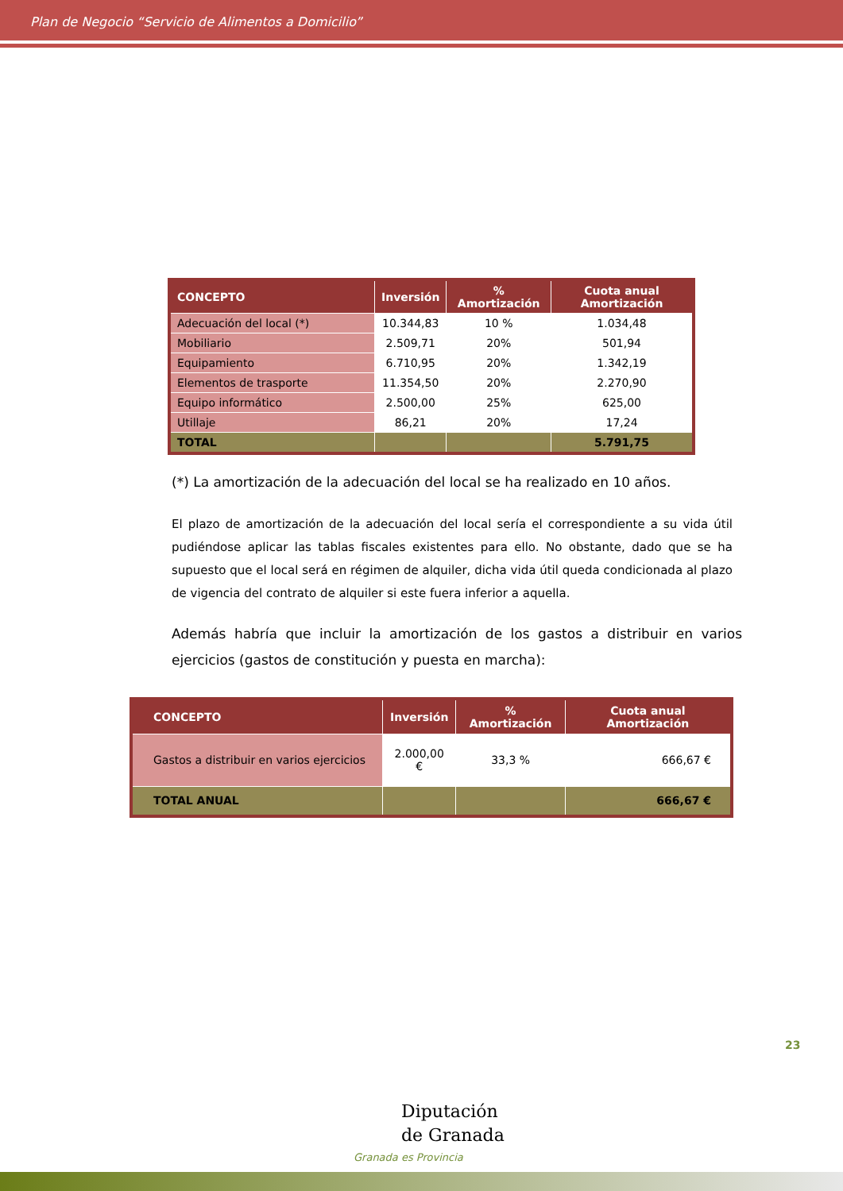Plan de Negocio “Servicio de Alimentos a Domicilio”
| CONCEPTO | Inversión | % Amortización | Cuota anual Amortización |
| --- | --- | --- | --- |
| Adecuación del local (*) | 10.344,83 | 10 % | 1.034,48 |
| Mobiliario | 2.509,71 | 20% | 501,94 |
| Equipamiento | 6.710,95 | 20% | 1.342,19 |
| Elementos de trasporte | 11.354,50 | 20% | 2.270,90 |
| Equipo informático | 2.500,00 | 25% | 625,00 |
| Utillaje | 86,21 | 20% | 17,24 |
| TOTAL | | | 5.791,75 |
(*) La amortización de la adecuación del local se ha realizado en 10 años.
El plazo de amortización de la adecuación del local sería el correspondiente a su vida útil pudiéndose aplicar las tablas fiscales existentes para ello. No obstante, dado que se ha supuesto que el local será en régimen de alquiler, dicha vida útil queda condicionada al plazo de vigencia del contrato de alquiler si este fuera inferior a aquella.
Además habría que incluir la amortización de los gastos a distribuir en varios ejercicios (gastos de constitución y puesta en marcha):
| CONCEPTO | Inversión | % Amortización | Cuota anual Amortización |
| --- | --- | --- | --- |
| Gastos a distribuir en varios ejercicios | 2.000,00 € | 33,3 % | 666,67 € |
| TOTAL ANUAL | | | 666,67 € |
23
Diputación
de Granada
Granada es Provincia